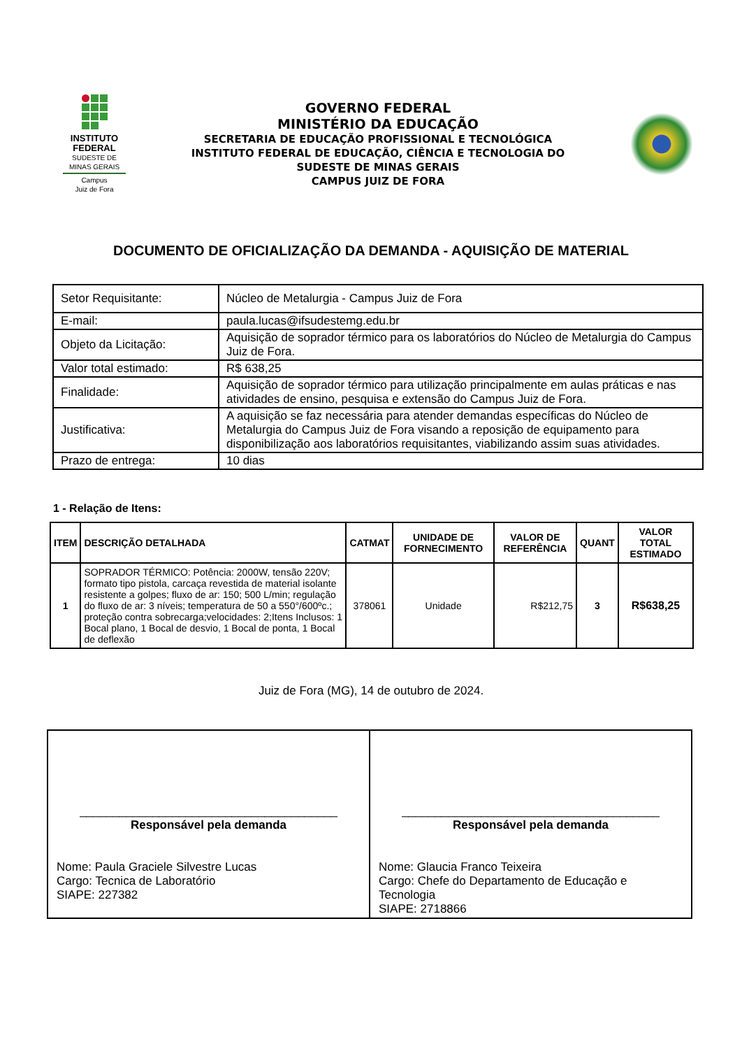INSTITUTO
FEDERAL
SUDESTE DE
MINAS GERAIS
Campus
Juiz de Fora
GOVERNO FEDERAL
MINISTÉRIO DA EDUCAÇÃO
SECRETARIA DE EDUCAÇÃO PROFISSIONAL E TECNOLÓGICA
INSTITUTO FEDERAL DE EDUCAÇÃO, CIÊNCIA E TECNOLOGIA DO
SUDESTE DE MINAS GERAIS
CAMPUS JUIZ DE FORA
DOCUMENTO DE OFICIALIZAÇÃO DA DEMANDA - AQUISIÇÃO DE MATERIAL
| Setor Requisitante: | Núcleo de Metalurgia - Campus Juiz de Fora |
| E-mail: | paula.lucas@ifsudestemg.edu.br |
| Objeto da Licitação: | Aquisição de soprador térmico para os laboratórios do Núcleo de Metalurgia do Campus Juiz de Fora. |
| Valor total estimado: | R$ 638,25 |
| Finalidade: | Aquisição de soprador térmico para utilização principalmente em aulas práticas e nas atividades de ensino, pesquisa e extensão do Campus Juiz de Fora. |
| Justificativa: | A aquisição se faz necessária para atender demandas específicas do Núcleo de Metalurgia do Campus Juiz de Fora visando a reposição de equipamento para disponibilização aos laboratórios requisitantes, viabilizando assim suas atividades. |
| Prazo de entrega: | 10 dias |
1 - Relação de Itens:
| ITEM | DESCRIÇÃO DETALHADA | CATMAT | UNIDADE DE FORNECIMENTO | VALOR DE REFERÊNCIA | QUANT | VALOR TOTAL ESTIMADO |
| --- | --- | --- | --- | --- | --- | --- |
| 1 | SOPRADOR TÉRMICO: Potência: 2000W, tensão 220V; formato tipo pistola, carcaça revestida de material isolante resistente a golpes; fluxo de ar: 150; 500 L/min; regulação do fluxo de ar: 3 níveis; temperatura de 50 a 550°/600ºc.; proteção contra sobrecarga;velocidades: 2;Itens Inclusos: 1 Bocal plano, 1 Bocal de desvio, 1 Bocal de ponta, 1 Bocal de deflexão | 378061 | Unidade | R$212,75 | 3 | R$638,25 |
Juiz de Fora (MG), 14 de outubro de 2024.
| _______________________________________ Responsável pela demanda Nome: Paula Graciele Silvestre Lucas Cargo: Tecnica de Laboratório SIAPE: 227382 | _______________________________________ Responsável pela demanda Nome: Glaucia Franco Teixeira Cargo: Chefe do Departamento de Educação e Tecnologia SIAPE: 2718866 |